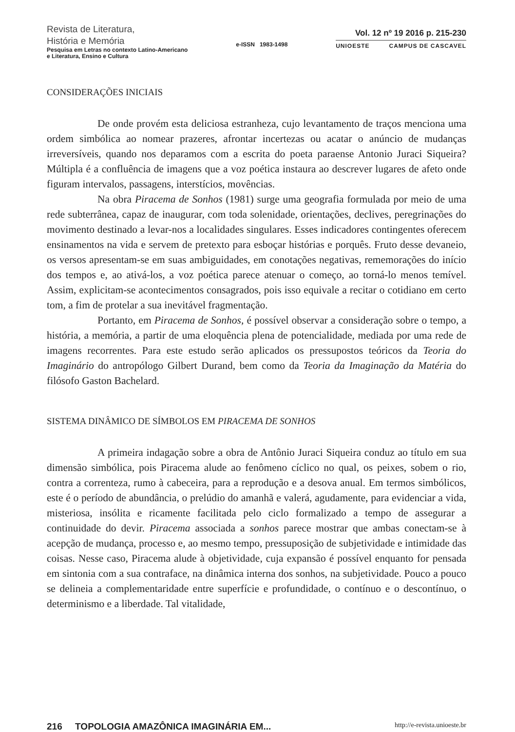Revista de Literatura,
História e Memória
Pesquisa em Letras no contexto Latino-Americano
e Literatura, Ensino e Cultura
e-ISSN 1983-1498
Vol. 12 nº 19 2016 p. 215-230
UNIOESTE CAMPUS DE CASCAVEL
CONSIDERAÇÕES INICIAIS
De onde provém esta deliciosa estranheza, cujo levantamento de traços menciona uma ordem simbólica ao nomear prazeres, afrontar incertezas ou acatar o anúncio de mudanças irreversíveis, quando nos deparamos com a escrita do poeta paraense Antonio Juraci Siqueira? Múltipla é a confluência de imagens que a voz poética instaura ao descrever lugares de afeto onde figuram intervalos, passagens, interstícios, movências.
Na obra Piracema de Sonhos (1981) surge uma geografia formulada por meio de uma rede subterrânea, capaz de inaugurar, com toda solenidade, orientações, declives, peregrinações do movimento destinado a levar-nos a localidades singulares. Esses indicadores contingentes oferecem ensinamentos na vida e servem de pretexto para esboçar histórias e porquês. Fruto desse devaneio, os versos apresentam-se em suas ambiguidades, em conotações negativas, rememorações do início dos tempos e, ao ativá-los, a voz poética parece atenuar o começo, ao torná-lo menos temível. Assim, explicitam-se acontecimentos consagrados, pois isso equivale a recitar o cotidiano em certo tom, a fim de protelar a sua inevitável fragmentação.
Portanto, em Piracema de Sonhos, é possível observar a consideração sobre o tempo, a história, a memória, a partir de uma eloquência plena de potencialidade, mediada por uma rede de imagens recorrentes. Para este estudo serão aplicados os pressupostos teóricos da Teoria do Imaginário do antropólogo Gilbert Durand, bem como da Teoria da Imaginação da Matéria do filósofo Gaston Bachelard.
SISTEMA DINÂMICO DE SÍMBOLOS EM PIRACEMA DE SONHOS
A primeira indagação sobre a obra de Antônio Juraci Siqueira conduz ao título em sua dimensão simbólica, pois Piracema alude ao fenômeno cíclico no qual, os peixes, sobem o rio, contra a correnteza, rumo à cabeceira, para a reprodução e a desova anual. Em termos simbólicos, este é o período de abundância, o prelúdio do amanhã e valerá, agudamente, para evidenciar a vida, misteriosa, insólita e ricamente facilitada pelo ciclo formalizado a tempo de assegurar a continuidade do devir. Piracema associada a sonhos parece mostrar que ambas conectam-se à acepção de mudança, processo e, ao mesmo tempo, pressuposição de subjetividade e intimidade das coisas. Nesse caso, Piracema alude à objetividade, cuja expansão é possível enquanto for pensada em sintonia com a sua contraface, na dinâmica interna dos sonhos, na subjetividade. Pouco a pouco se delineia a complementaridade entre superfície e profundidade, o contínuo e o descontínuo, o determinismo e a liberdade. Tal vitalidade,
216 TOPOLOGIA AMAZÔNICA IMAGINÁRIA EM... http://e-revista.unioeste.br